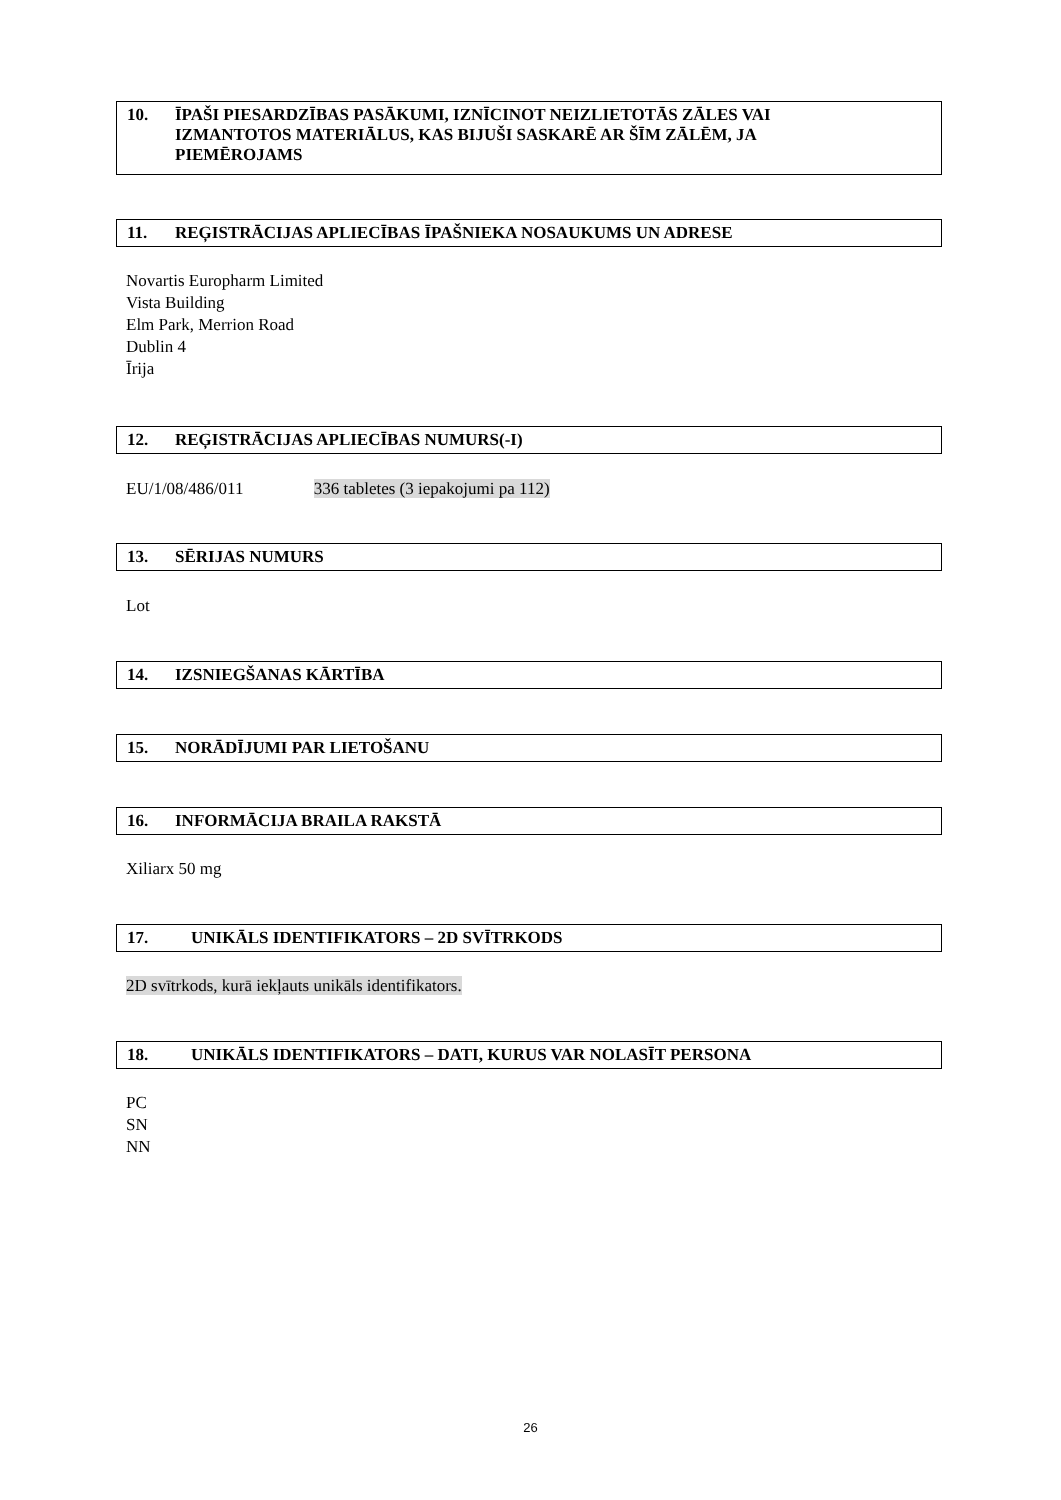10. ĪPAŠI PIESARDZĪBAS PASĀKUMI, IZNĪCINOT NEIZLIETOTĀS ZĀLES VAI IZMANTOTOS MATERIĀLUS, KAS BIJUŠI SASKARĒ AR ŠĪM ZĀLĒM, JA PIEMĒROJAMS
11. REĢISTRĀCIJAS APLIECĪBAS ĪPAŠNIEKA NOSAUKUMS UN ADRESE
Novartis Europharm Limited
Vista Building
Elm Park, Merrion Road
Dublin 4
Īrija
12. REĢISTRĀCIJAS APLIECĪBAS NUMURS(-I)
EU/1/08/486/011 336 tabletes (3 iepakojumi pa 112)
13. SĒRIJAS NUMURS
Lot
14. IZSNIEGŠANAS KĀRTĪBA
15. NORĀDĪJUMI PAR LIETOŠANU
16. INFORMĀCIJA BRAILA RAKSTĀ
Xiliarx 50 mg
17. UNIKĀLS IDENTIFIKATORS – 2D SVĪTRKODS
2D svītrkods, kurā iekļauts unikāls identifikators.
18. UNIKĀLS IDENTIFIKATORS – DATI, KURUS VAR NOLASĪT PERSONA
PC
SN
NN
26